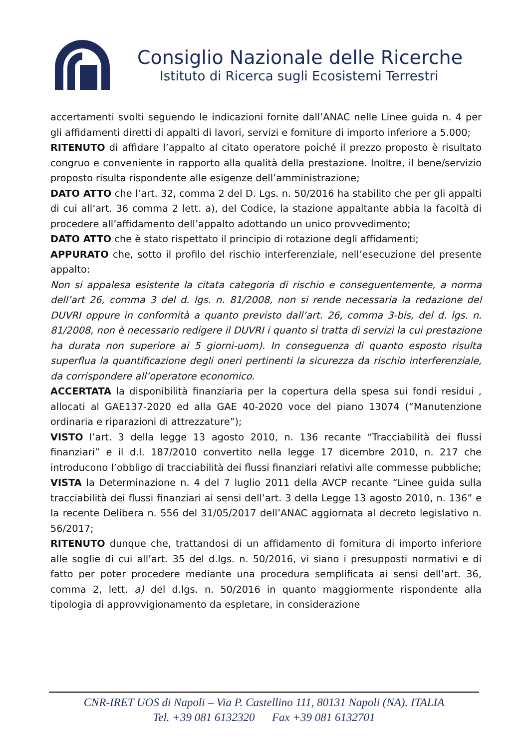Consiglio Nazionale delle Ricerche
Istituto di Ricerca sugli Ecosistemi Terrestri
accertamenti svolti seguendo le indicazioni fornite dall’ANAC nelle Linee guida n. 4 per gli affidamenti diretti di appalti di lavori, servizi e forniture di importo inferiore a 5.000;
RITENUTO di affidare l’appalto al citato operatore poiché il prezzo proposto è risultato congruo e conveniente in rapporto alla qualità della prestazione. Inoltre, il bene/servizio proposto risulta rispondente alle esigenze dell’amministrazione;
DATO ATTO che l’art. 32, comma 2 del D. Lgs. n. 50/2016 ha stabilito che per gli appalti di cui all’art. 36 comma 2 lett. a), del Codice, la stazione appaltante abbia la facoltà di procedere all’affidamento dell’appalto adottando un unico provvedimento;
DATO ATTO che è stato rispettato il principio di rotazione degli affidamenti;
APPURATO che, sotto il profilo del rischio interferenziale, nell’esecuzione del presente appalto:
Non si appalesa esistente la citata categoria di rischio e conseguentemente, a norma dell’art 26, comma 3 del d. lgs. n. 81/2008, non si rende necessaria la redazione del DUVRI oppure in conformità a quanto previsto dall’art. 26, comma 3-bis, del d. lgs. n. 81/2008, non è necessario redigere il DUVRI i quanto si tratta di servizi la cui prestazione ha durata non superiore ai 5 giorni-uom). In conseguenza di quanto esposto risulta superflua la quantificazione degli oneri pertinenti la sicurezza da rischio interferenziale, da corrispondere all’operatore economico.
ACCERTATA la disponibilità finanziaria per la copertura della spesa sui fondi residui , allocati al GAE137-2020 ed alla GAE 40-2020 voce del piano 13074 (“Manutenzione ordinaria e riparazioni di attrezzature”);
VISTO l’art. 3 della legge 13 agosto 2010, n. 136 recante “Tracciabilità dei flussi finanziari” e il d.l. 187/2010 convertito nella legge 17 dicembre 2010, n. 217 che introducono l’obbligo di tracciabilità dei flussi finanziari relativi alle commesse pubbliche;
VISTA la Determinazione n. 4 del 7 luglio 2011 della AVCP recante “Linee guida sulla tracciabilità dei flussi finanziari ai sensi dell’art. 3 della Legge 13 agosto 2010, n. 136” e la recente Delibera n. 556 del 31/05/2017 dell’ANAC aggiornata al decreto legislativo n. 56/2017;
RITENUTO dunque che, trattandosi di un affidamento di fornitura di importo inferiore alle soglie di cui all’art. 35 del d.lgs. n. 50/2016, vi siano i presupposti normativi e di fatto per poter procedere mediante una procedura semplificata ai sensi dell’art. 36, comma 2, lett. a) del d.lgs. n. 50/2016 in quanto maggiormente rispondente alla tipologia di approvvigionamento da espletare, in considerazione
CNR-IRET UOS di Napoli – Via P. Castellino 111, 80131 Napoli (NA). ITALIA
Tel. +39 081 6132320 Fax +39 081 6132701